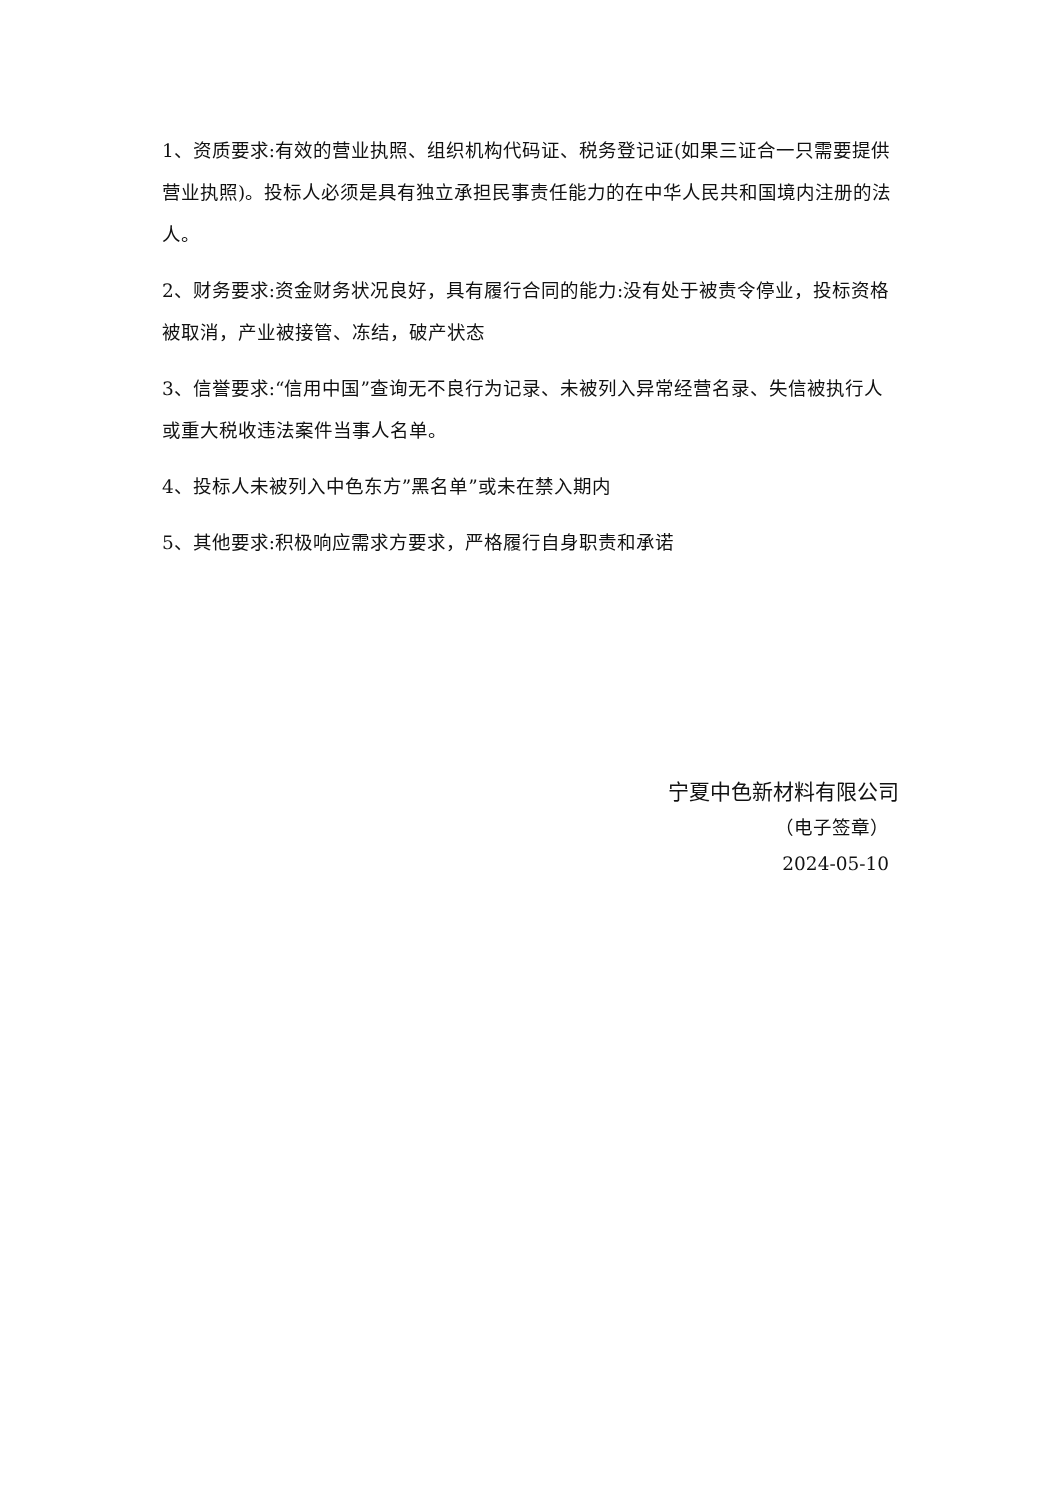1、资质要求:有效的营业执照、组织机构代码证、税务登记证(如果三证合一只需要提供营业执照)。投标人必须是具有独立承担民事责任能力的在中华人民共和国境内注册的法人。
2、财务要求:资金财务状况良好，具有履行合同的能力:没有处于被责令停业，投标资格被取消，产业被接管、冻结，破产状态
3、信誉要求:“信用中国”查询无不良行为记录、未被列入异常经营名录、失信被执行人或重大税收违法案件当事人名单。
4、投标人未被列入中色东方”黑名单”或未在禁入期内
5、其他要求:积极响应需求方要求，严格履行自身职责和承诺
宁夏中色新材料有限公司
（电子签章）
2024-05-10